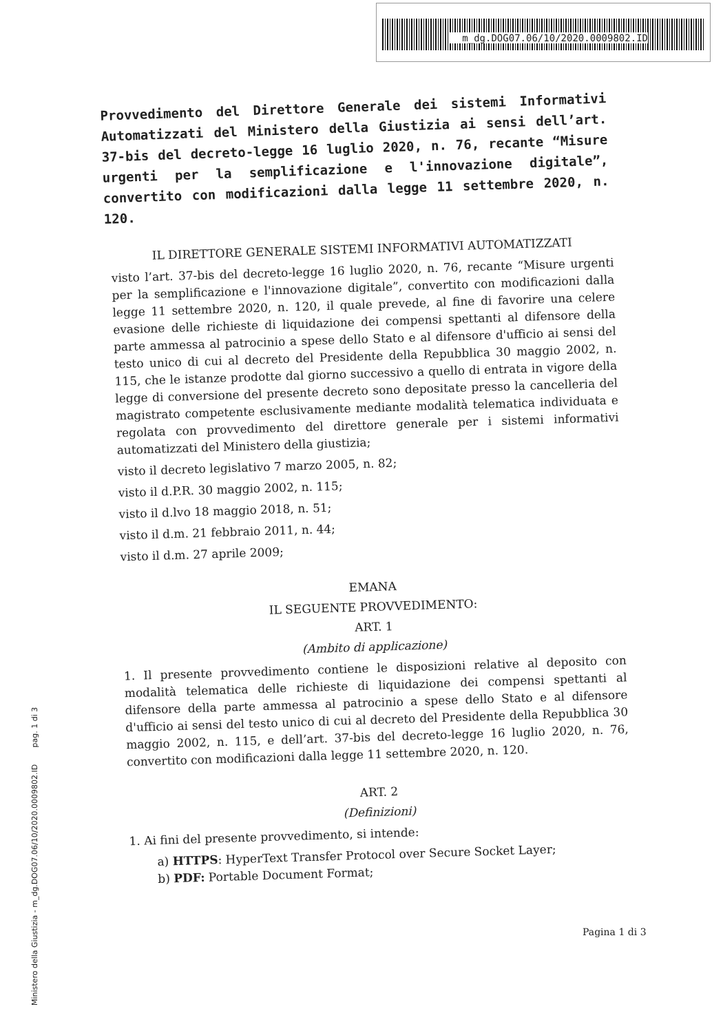m_dg.DOG07.06/10/2020.0009802.ID
Provvedimento del Direttore Generale dei sistemi Informativi Automatizzati del Ministero della Giustizia ai sensi dell’art. 37-bis del decreto-legge 16 luglio 2020, n. 76, recante “Misure urgenti per la semplificazione e l'innovazione digitale”, convertito con modificazioni dalla legge 11 settembre 2020, n. 120.
IL DIRETTORE GENERALE SISTEMI INFORMATIVI AUTOMATIZZATI
visto l’art. 37-bis del decreto-legge 16 luglio 2020, n. 76, recante “Misure urgenti per la semplificazione e l'innovazione digitale”, convertito con modificazioni dalla legge 11 settembre 2020, n. 120, il quale prevede, al fine di favorire una celere evasione delle richieste di liquidazione dei compensi spettanti al difensore della parte ammessa al patrocinio a spese dello Stato e al difensore d'ufficio ai sensi del testo unico di cui al decreto del Presidente della Repubblica 30 maggio 2002, n. 115, che le istanze prodotte dal giorno successivo a quello di entrata in vigore della legge di conversione del presente decreto sono depositate presso la cancelleria del magistrato competente esclusivamente mediante modalità telematica individuata e regolata con provvedimento del direttore generale per i sistemi informativi automatizzati del Ministero della giustizia;
visto il decreto legislativo 7 marzo 2005, n. 82;
visto il d.P.R. 30 maggio 2002, n. 115;
visto il d.lvo 18 maggio 2018, n. 51;
visto il d.m. 21 febbraio 2011, n. 44;
visto il d.m. 27 aprile 2009;
EMANA
IL SEGUENTE PROVVEDIMENTO:
ART. 1
(Ambito di applicazione)
1. Il presente provvedimento contiene le disposizioni relative al deposito con modalità telematica delle richieste di liquidazione dei compensi spettanti al difensore della parte ammessa al patrocinio a spese dello Stato e al difensore d'ufficio ai sensi del testo unico di cui al decreto del Presidente della Repubblica 30 maggio 2002, n. 115, e dell’art. 37-bis del decreto-legge 16 luglio 2020, n. 76, convertito con modificazioni dalla legge 11 settembre 2020, n. 120.
ART. 2
(Definizioni)
1. Ai fini del presente provvedimento, si intende:
a) HTTPS: HyperText Transfer Protocol over Secure Socket Layer;
b) PDF: Portable Document Format;
Pagina 1 di 3
Ministero della Giustizia - m_dg.DOG07.06/10/2020.0009802.ID pag. 1 di 3